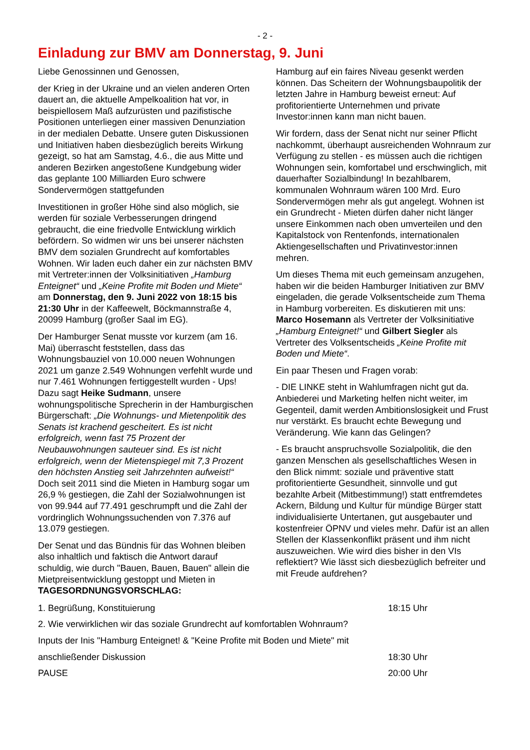- 2 -
Einladung zur BMV am Donnerstag, 9. Juni
Liebe Genossinnen und Genossen,
der Krieg in der Ukraine und an vielen anderen Orten dauert an, die aktuelle Ampelkoalition hat vor, in beispiellosem Maß aufzurüsten und pazifistische Positionen unterliegen einer massiven Denunziation in der medialen Debatte. Unsere guten Diskussionen und Initiativen haben diesbezüglich bereits Wirkung gezeigt, so hat am Samstag, 4.6., die aus Mitte und anderen Bezirken angestoßene Kundgebung wider das geplante 100 Milliarden Euro schwere Sondervermögen stattgefunden
Investitionen in großer Höhe sind also möglich, sie werden für soziale Verbesserungen dringend gebraucht, die eine friedvolle Entwicklung wirklich befördern. So widmen wir uns bei unserer nächsten BMV dem sozialen Grundrecht auf komfortables Wohnen. Wir laden euch daher ein zur nächsten BMV mit Vertreter:innen der Volksinitiativen „Hamburg Enteignet“ und „Keine Profite mit Boden und Miete“ am Donnerstag, den 9. Juni 2022 von 18:15 bis 21:30 Uhr in der Kaffeewelt, Böckmannstraße 4, 20099 Hamburg (großer Saal im EG).
Der Hamburger Senat musste vor kurzem (am 16. Mai) überrascht feststellen, dass das Wohnungsbauziel von 10.000 neuen Wohnungen 2021 um ganze 2.549 Wohnungen verfehlt wurde und nur 7.461 Wohnungen fertiggestellt wurden - Ups! Dazu sagt Heike Sudmann, unsere wohnungspolitische Sprecherin in der Hamburgischen Bürgerschaft: „Die Wohnungs- und Mietenpolitik des Senats ist krachend gescheitert. Es ist nicht erfolgreich, wenn fast 75 Prozent der Neubauwohnungen sauteuer sind. Es ist nicht erfolgreich, wenn der Mietenspiegel mit 7,3 Prozent den höchsten Anstieg seit Jahrzehnten aufweist!“ Doch seit 2011 sind die Mieten in Hamburg sogar um 26,9 % gestiegen, die Zahl der Sozialwohnungen ist von 99.944 auf 77.491 geschrumpft und die Zahl der vordringlich Wohnungssuchenden von 7.376 auf 13.079 gestiegen.
Der Senat und das Bündnis für das Wohnen bleiben also inhaltlich und faktisch die Antwort darauf schuldig, wie durch "Bauen, Bauen, Bauen" allein die Mietpreisentwicklung gestoppt und Mieten in
Hamburg auf ein faires Niveau gesenkt werden können. Das Scheitern der Wohnungsbaupolitik der letzten Jahre in Hamburg beweist erneut: Auf profitorientierte Unternehmen und private Investor:innen kann man nicht bauen.
Wir fordern, dass der Senat nicht nur seiner Pflicht nachkommt, überhaupt ausreichenden Wohnraum zur Verfügung zu stellen - es müssen auch die richtigen Wohnungen sein, komfortabel und erschwinglich, mit dauerhafter Sozialbindung! In bezahlbarem, kommunalen Wohnraum wären 100 Mrd. Euro Sondervermögen mehr als gut angelegt. Wohnen ist ein Grundrecht - Mieten dürfen daher nicht länger unsere Einkommen nach oben umverteilen und den Kapitalstock von Rentenfonds, internationalen Aktiengesellschaften und Privatinvestor:innen mehren.
Um dieses Thema mit euch gemeinsam anzugehen, haben wir die beiden Hamburger Initiativen zur BMV eingeladen, die gerade Volksentscheide zum Thema in Hamburg vorbereiten. Es diskutieren mit uns: Marco Hosemann als Vertreter der Volksinitiative „Hamburg Enteignet!“ und Gilbert Siegler als Vertreter des Volksentscheids „Keine Profite mit Boden und Miete“.
Ein paar Thesen und Fragen vorab:
- DIE LINKE steht in Wahlumfragen nicht gut da. Anbiederei und Marketing helfen nicht weiter, im Gegenteil, damit werden Ambitionslosigkeit und Frust nur verstärkt. Es braucht echte Bewegung und Veränderung. Wie kann das Gelingen?
- Es braucht anspruchsvolle Sozialpolitik, die den ganzen Menschen als gesellschaftliches Wesen in den Blick nimmt: soziale und präventive statt profitorientierte Gesundheit, sinnvolle und gut bezahlte Arbeit (Mitbestimmung!) statt entfremdetes Ackern, Bildung und Kultur für mündige Bürger statt individualisierte Untertanen, gut ausgebauter und kostenfreier ÖPNV und vieles mehr. Dafür ist an allen Stellen der Klassenkonflikt präsent und ihm nicht auszuweichen. Wie wird dies bisher in den VIs reflektiert? Wie lässt sich diesbezüglich befreiter und mit Freude aufdrehen?
TAGESORDNUNGSVORSCHLAG:
1. Begrüßung, Konstituierung 18:15 Uhr
2. Wie verwirklichen wir das soziale Grundrecht auf komfortablen Wohnraum?
Inputs der Inis "Hamburg Enteignet! & "Keine Profite mit Boden und Miete" mit
anschließender Diskussion 18:30 Uhr
PAUSE 20:00 Uhr